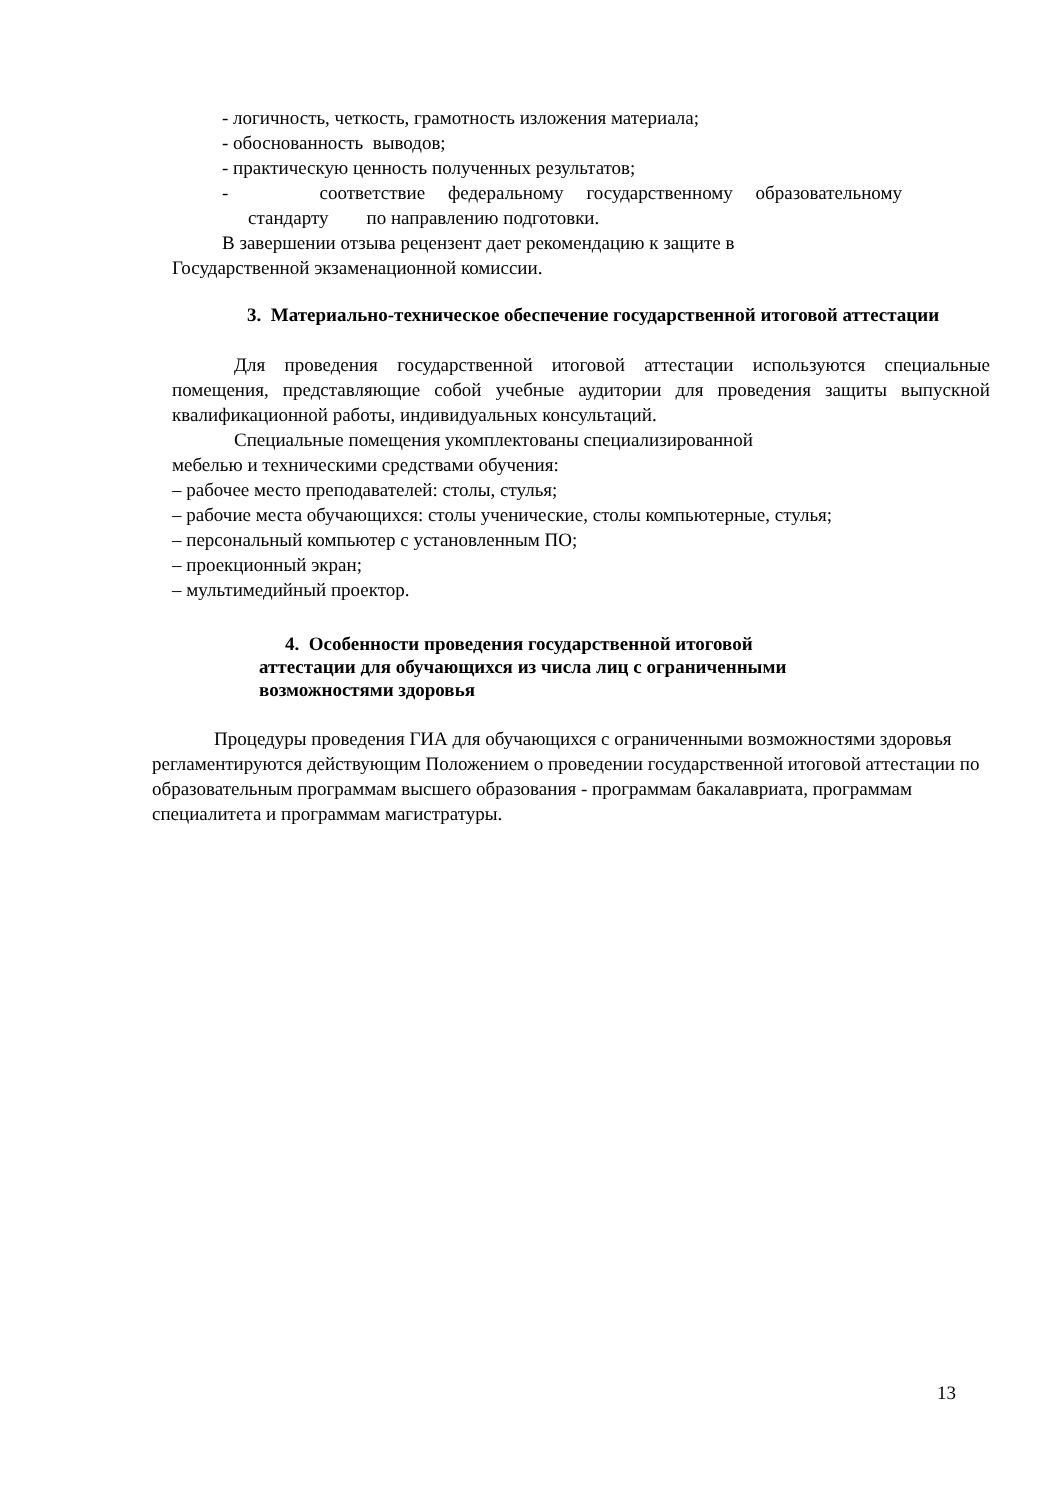- логичность, четкость, грамотность изложения материала;
- обоснованность выводов;
- практическую ценность полученных результатов;
- соответствие федеральному государственному образовательному стандарту по направлению подготовки.
В завершении отзыва рецензент дает рекомендацию к защите в
Государственной экзаменационной комиссии.
3. Материально-техническое обеспечение государственной итоговой аттестации
Для проведения государственной итоговой аттестации используются специальные помещения, представляющие собой учебные аудитории для проведения защиты выпускной квалификационной работы, индивидуальных консультаций.
Специальные помещения укомплектованы специализированной
мебелью и техническими средствами обучения:
– рабочее место преподавателей: столы, стулья;
– рабочие места обучающихся: столы ученические, столы компьютерные, стулья;
– персональный компьютер с установленным ПО;
– проекционный экран;
– мультимедийный проектор.
4. Особенности проведения государственной итоговой
аттестации для обучающихся из числа лиц с ограниченными
возможностями здоровья
Процедуры проведения ГИА для обучающихся с ограниченными возможностями здоровья регламентируются действующим Положением о проведении государственной итоговой аттестации по образовательным программам высшего образования - программам бакалавриата, программам специалитета и программам магистратуры.
13